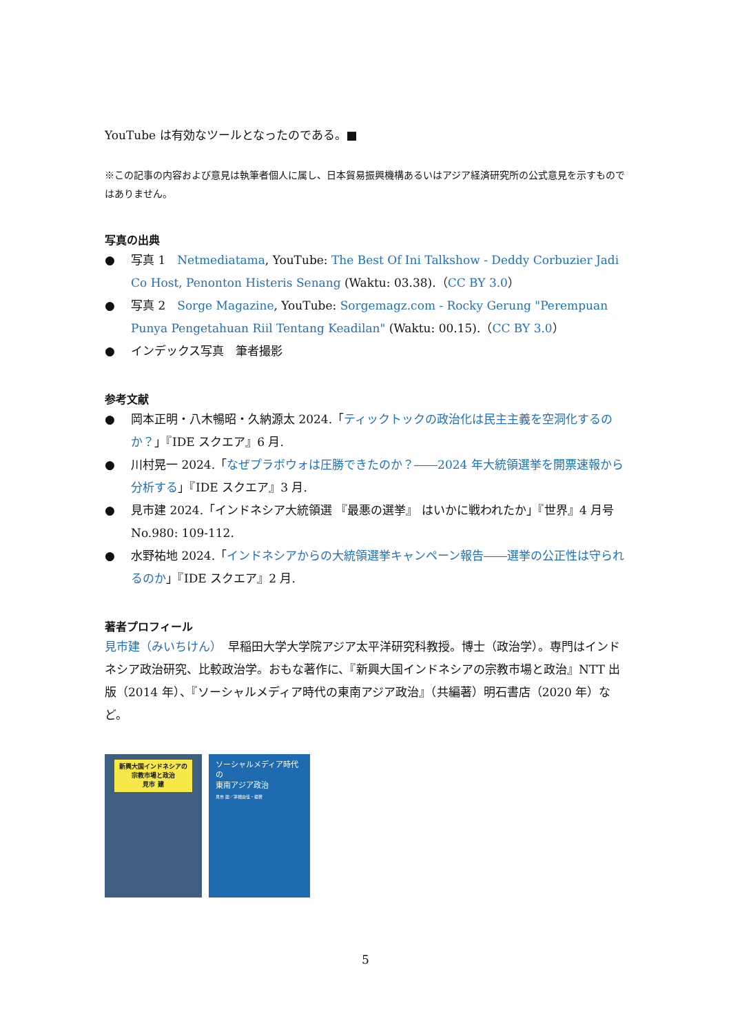YouTube は有効なツールとなったのである。■
※この記事の内容および意見は執筆者個人に属し、日本貿易振興機構あるいはアジア経済研究所の公式意見を示すものではありません。
写真の出典
● 写真 1　Netmediatama, YouTube: The Best Of Ini Talkshow - Deddy Corbuzier Jadi Co Host, Penonton Histeris Senang (Waktu: 03.38).（CC BY 3.0）
● 写真 2　Sorge Magazine, YouTube: Sorgemagz.com - Rocky Gerung "Perempuan Punya Pengetahuan Riil Tentang Keadilan" (Waktu: 00.15).（CC BY 3.0）
● インデックス写真　筆者撮影
参考文献
● 岡本正明・八木暢昭・久納源太 2024.「ティックトックの政治化は民主主義を空洞化するのか？」『IDE スクエア』6 月.
● 川村晃一 2024.「なぜプラボウォは圧勝できたのか？――2024 年大統領選挙を開票速報から分析する」『IDE スクエア』3 月.
● 見市建 2024.「インドネシア大統領選 『最悪の選挙』 はいかに戦われたか」『世界』4 月号 No.980: 109-112.
● 水野祐地 2024.「インドネシアからの大統領選挙キャンペーン報告――選挙の公正性は守られるのか」『IDE スクエア』2 月.
著者プロフィール
見市建（みいちけん）　早稲田大学大学院アジア太平洋研究科教授。博士（政治学）。専門はインドネシア政治研究、比較政治学。おもな著作に、『新興大国インドネシアの宗教市場と政治』NTT 出版（2014 年）、『ソーシャルメディア時代の東南アジア政治』（共編著）明石書店（2020 年）など。
新興大国インドネシアの
宗教市場と政治
見市 建
ソーシャルメディア時代の
東南アジア政治
見市 建／茅根由佳・編著
5